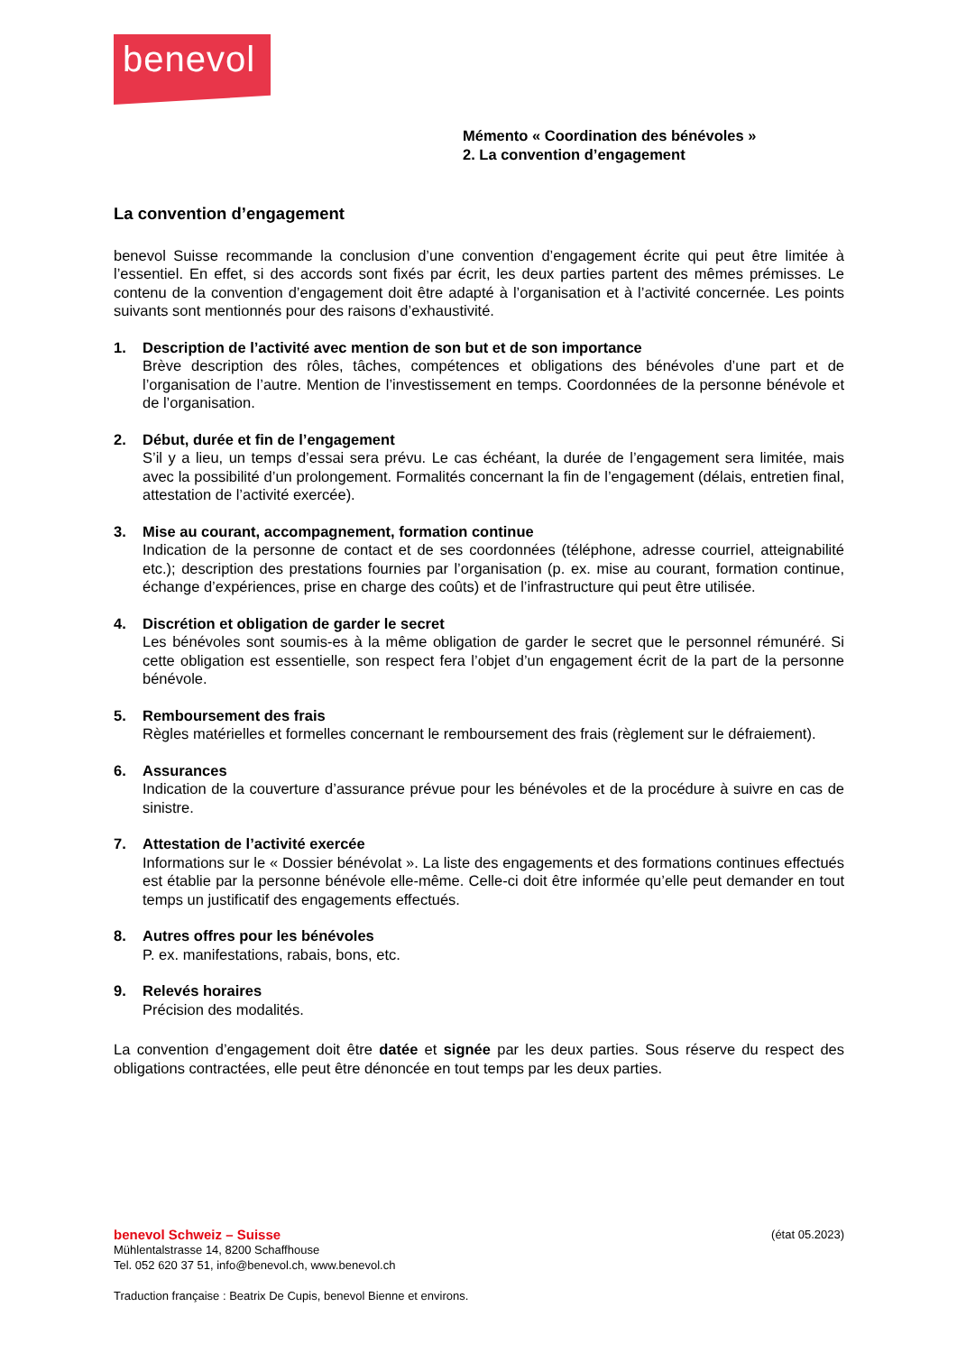benevol
Mémento « Coordination des bénévoles »
2. La convention d’engagement
La convention d’engagement
benevol Suisse recommande la conclusion d’une convention d’engagement écrite qui peut être limitée à l’essentiel. En effet, si des accords sont fixés par écrit, les deux parties partent des mêmes prémisses. Le contenu de la convention d’engagement doit être adapté à l’organisation et à l’activité concernée. Les points suivants sont mentionnés pour des raisons d’exhaustivité.
1. Description de l’activité avec mention de son but et de son importance
Brève description des rôles, tâches, compétences et obligations des bénévoles d’une part et de l’organisation de l’autre. Mention de l’investissement en temps. Coordonnées de la personne bénévole et de l’organisation.
2. Début, durée et fin de l’engagement
S’il y a lieu, un temps d’essai sera prévu. Le cas échéant, la durée de l’engagement sera limitée, mais avec la possibilité d’un prolongement. Formalités concernant la fin de l’engagement (délais, entretien final, attestation de l’activité exercée).
3. Mise au courant, accompagnement, formation continue
Indication de la personne de contact et de ses coordonnées (téléphone, adresse courriel, atteignabilité etc.); description des prestations fournies par l’organisation (p. ex. mise au courant, formation continue, échange d’expériences, prise en charge des coûts) et de l’infrastructure qui peut être utilisée.
4. Discrétion et obligation de garder le secret
Les bénévoles sont soumis-es à la même obligation de garder le secret que le personnel rémunéré. Si cette obligation est essentielle, son respect fera l’objet d’un engagement écrit de la part de la personne bénévole.
5. Remboursement des frais
Règles matérielles et formelles concernant le remboursement des frais (règlement sur le défraiement).
6. Assurances
Indication de la couverture d’assurance prévue pour les bénévoles et de la procédure à suivre en cas de sinistre.
7. Attestation de l’activité exercée
Informations sur le « Dossier bénévolat ». La liste des engagements et des formations continues effectués est établie par la personne bénévole elle-même. Celle-ci doit être informée qu’elle peut demander en tout temps un justificatif des engagements effectués.
8. Autres offres pour les bénévoles
P. ex. manifestations, rabais, bons, etc.
9. Relevés horaires
Précision des modalités.
La convention d’engagement doit être datée et signée par les deux parties. Sous réserve du respect des obligations contractées, elle peut être dénoncée en tout temps par les deux parties.
benevol Schweiz – Suisse (état 05.2023)
Mühlentalstrasse 14, 8200 Schaffhouse
Tel. 052 620 37 51, info@benevol.ch, www.benevol.ch
Traduction française : Beatrix De Cupis, benevol Bienne et environs.